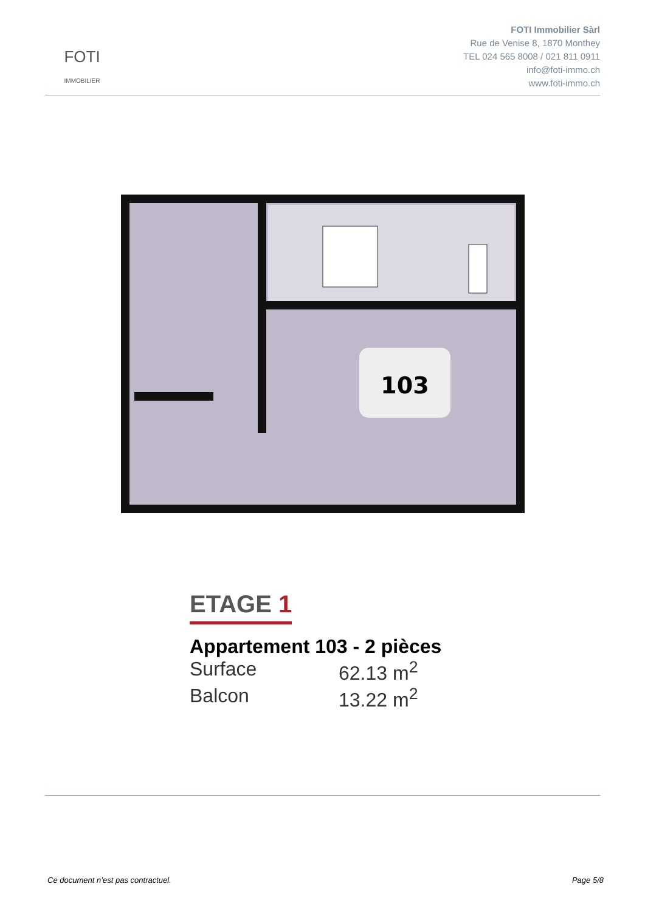FOTI
IMMOBILIER
FOTI Immobilier Sàrl
Rue de Venise 8, 1870 Monthey
TEL 024 565 8008 / 021 811 0911
info@foti-immo.ch
www.foti-immo.ch
103
ETAGE 1
Appartement 103 - 2 pièces
Surface 62.13 m<sup>2</sup>
Balcon 13.22 m<sup>2</sup>
Ce document n’est pas contractuel. Page 5/8